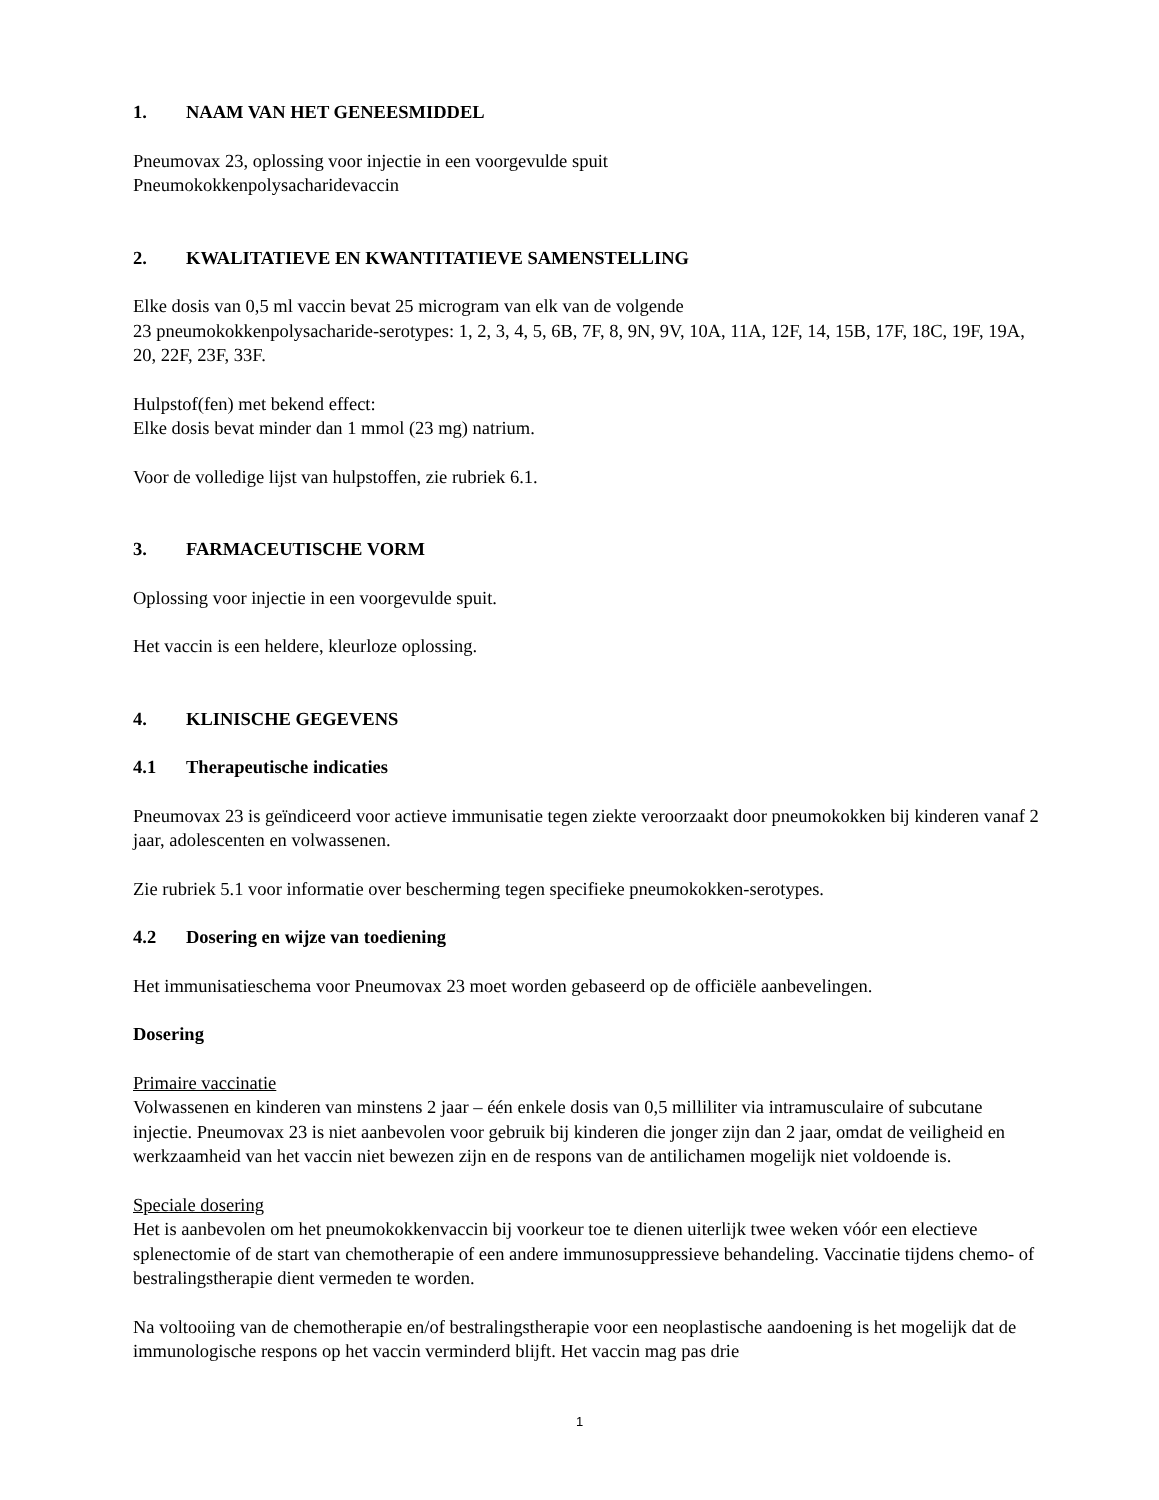1. NAAM VAN HET GENEESMIDDEL
Pneumovax 23, oplossing voor injectie in een voorgevulde spuit
Pneumokokkenpolysacharidevaccin
2. KWALITATIEVE EN KWANTITATIEVE SAMENSTELLING
Elke dosis van 0,5 ml vaccin bevat 25 microgram van elk van de volgende
23 pneumokokkenpolysacharide-serotypes: 1, 2, 3, 4, 5, 6B, 7F, 8, 9N, 9V, 10A, 11A, 12F, 14, 15B, 17F, 18C, 19F, 19A, 20, 22F, 23F, 33F.
Hulpstof(fen) met bekend effect:
Elke dosis bevat minder dan 1 mmol (23 mg) natrium.
Voor de volledige lijst van hulpstoffen, zie rubriek 6.1.
3. FARMACEUTISCHE VORM
Oplossing voor injectie in een voorgevulde spuit.
Het vaccin is een heldere, kleurloze oplossing.
4. KLINISCHE GEGEVENS
4.1 Therapeutische indicaties
Pneumovax 23 is geïndiceerd voor actieve immunisatie tegen ziekte veroorzaakt door pneumokokken bij kinderen vanaf 2 jaar, adolescenten en volwassenen.
Zie rubriek 5.1 voor informatie over bescherming tegen specifieke pneumokokken-serotypes.
4.2 Dosering en wijze van toediening
Het immunisatieschema voor Pneumovax 23 moet worden gebaseerd op de officiële aanbevelingen.
Dosering
Primaire vaccinatie
Volwassenen en kinderen van minstens 2 jaar – één enkele dosis van 0,5 milliliter via intramusculaire of subcutane injectie. Pneumovax 23 is niet aanbevolen voor gebruik bij kinderen die jonger zijn dan 2 jaar, omdat de veiligheid en werkzaamheid van het vaccin niet bewezen zijn en de respons van de antilichamen mogelijk niet voldoende is.
Speciale dosering
Het is aanbevolen om het pneumokokkenvaccin bij voorkeur toe te dienen uiterlijk twee weken vóór een electieve splenectomie of de start van chemotherapie of een andere immunosuppressieve behandeling. Vaccinatie tijdens chemo- of bestralingstherapie dient vermeden te worden.
Na voltooiing van de chemotherapie en/of bestralingstherapie voor een neoplastische aandoening is het mogelijk dat de immunologische respons op het vaccin verminderd blijft. Het vaccin mag pas drie
1